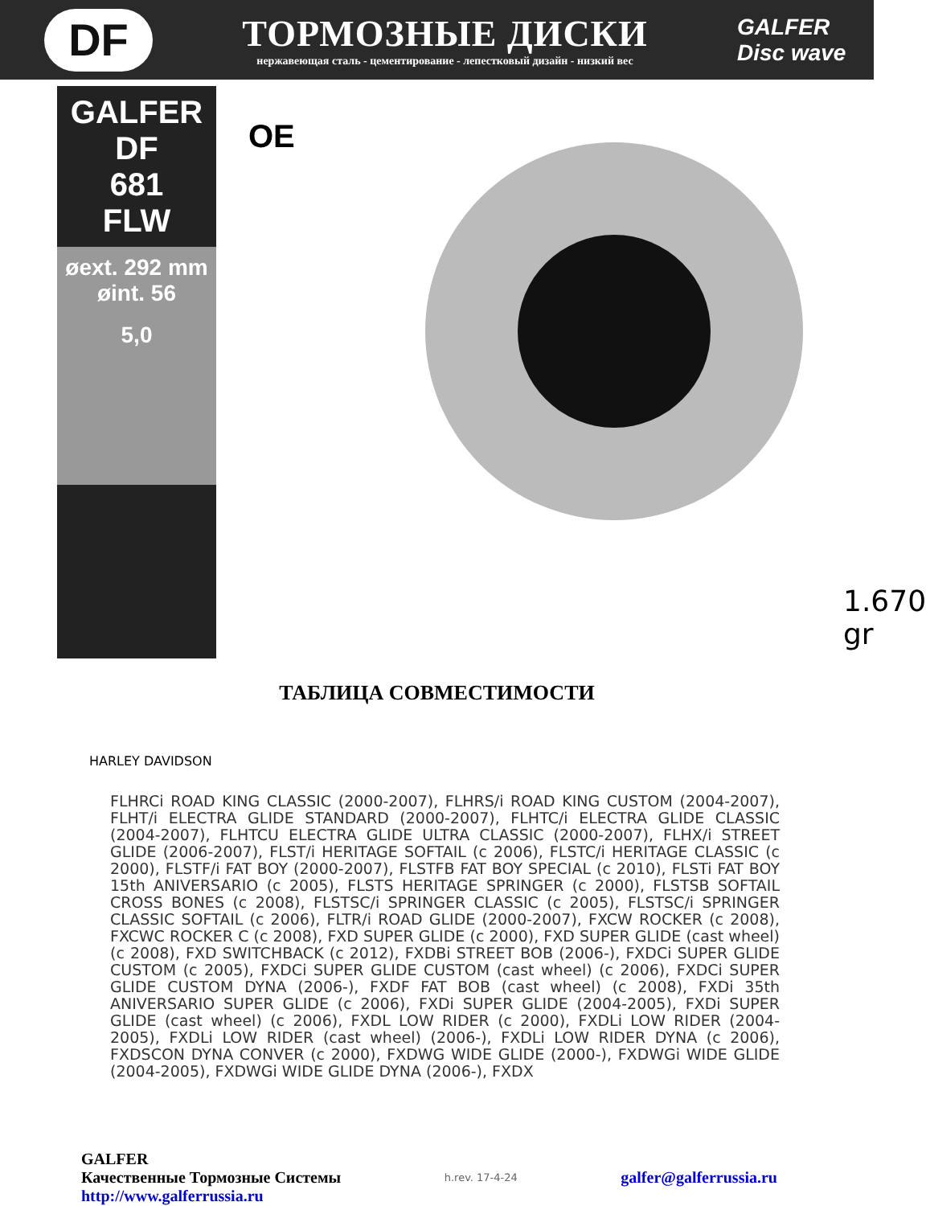DF
ТОРМОЗНЫЕ ДИСКИ
нержавеющая сталь - цементирование - лепестковый дизайн - низкий вес
GALFER
Disc wave
GALFER
DF
681
FLW
øext. 292 mm
øint. 56
5,0
OE
1.670 gr
ТАБЛИЦА СОВМЕСТИМОСТИ
HARLEY DAVIDSON
FLHRCi ROAD KING CLASSIC (2000-2007), FLHRS/i ROAD KING CUSTOM (2004-2007), FLHT/i ELECTRA GLIDE STANDARD (2000-2007), FLHTC/i ELECTRA GLIDE CLASSIC (2004-2007), FLHTCU ELECTRA GLIDE ULTRA CLASSIC (2000-2007), FLHX/i STREET GLIDE (2006-2007), FLST/i HERITAGE SOFTAIL (c 2006), FLSTC/i HERITAGE CLASSIC (c 2000), FLSTF/i FAT BOY (2000-2007), FLSTFB FAT BOY SPECIAL (c 2010), FLSTi FAT BOY 15th ANIVERSARIO (c 2005), FLSTS HERITAGE SPRINGER (c 2000), FLSTSB SOFTAIL CROSS BONES (c 2008), FLSTSC/i SPRINGER CLASSIC (c 2005), FLSTSC/i SPRINGER CLASSIC SOFTAIL (c 2006), FLTR/i ROAD GLIDE (2000-2007), FXCW ROCKER (c 2008), FXCWC ROCKER C (c 2008), FXD SUPER GLIDE (c 2000), FXD SUPER GLIDE (cast wheel) (c 2008), FXD SWITCHBACK (c 2012), FXDBi STREET BOB (2006-), FXDCi SUPER GLIDE CUSTOM (c 2005), FXDCi SUPER GLIDE CUSTOM (cast wheel) (c 2006), FXDCi SUPER GLIDE CUSTOM DYNA (2006-), FXDF FAT BOB (cast wheel) (c 2008), FXDi 35th ANIVERSARIO SUPER GLIDE (c 2006), FXDi SUPER GLIDE (2004-2005), FXDi SUPER GLIDE (cast wheel) (c 2006), FXDL LOW RIDER (c 2000), FXDLi LOW RIDER (2004-2005), FXDLi LOW RIDER (cast wheel) (2006-), FXDLi LOW RIDER DYNA (c 2006), FXDSCON DYNA CONVER (c 2000), FXDWG WIDE GLIDE (2000-), FXDWGi WIDE GLIDE (2004-2005), FXDWGi WIDE GLIDE DYNA (2006-), FXDX
GALFER
Качественные Тормозные Системы h.rev. 17-4-24 galfer@galferrussia.ru
http://www.galferrussia.ru